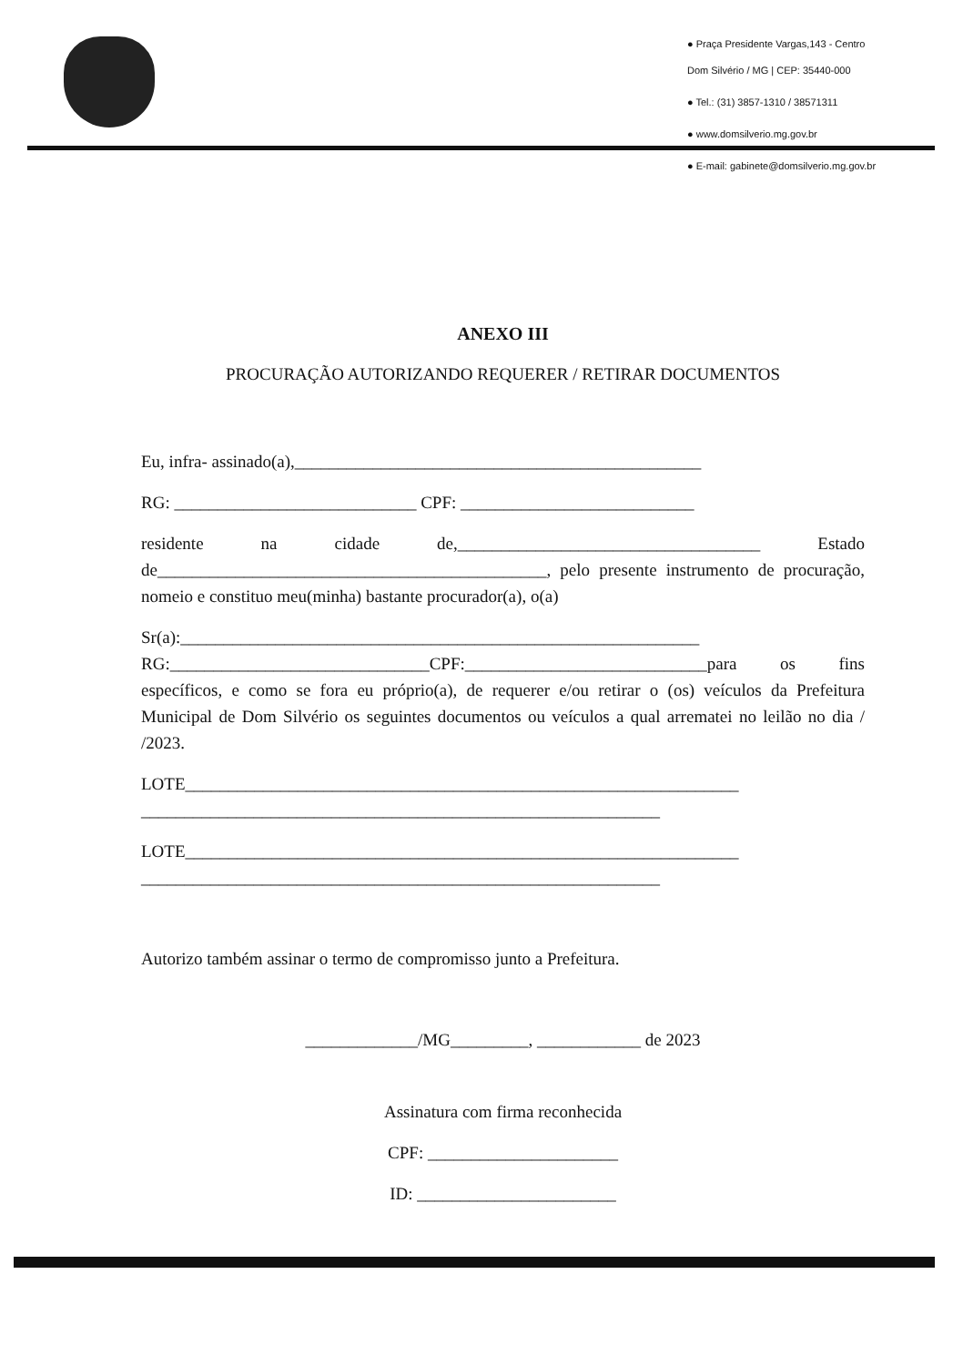● Praça Presidente Vargas,143 - Centro
Dom Silvério / MG | CEP: 35440-000
● Tel.: (31) 3857-1310 / 38571311
● www.domsilverio.mg.gov.br
● E-mail: gabinete@domsilverio.mg.gov.br
ANEXO III
PROCURAÇÃO AUTORIZANDO REQUERER / RETIRAR DOCUMENTOS
Eu, infra- assinado(a),_______________________________________________
RG: ____________________________ CPF: ___________________________
residente na cidade de,___________________________________ Estado de_____________________________________________, pelo presente instrumento de procuração, nomeio e constituo meu(minha) bastante procurador(a), o(a)
Sr(a):____________________________________________________________
RG:______________________________CPF:____________________________para os fins específicos, e como se fora eu próprio(a), de requerer e/ou retirar o (os) veículos da Prefeitura Municipal de Dom Silvério os seguintes documentos ou veículos a qual arrematei no leilão no dia / /2023.
LOTE________________________________________________________________
____________________________________________________________
LOTE________________________________________________________________
____________________________________________________________
Autorizo também assinar o termo de compromisso junto a Prefeitura.
_____________/MG_________, ____________ de 2023
Assinatura com firma reconhecida
CPF: ______________________
ID: _______________________